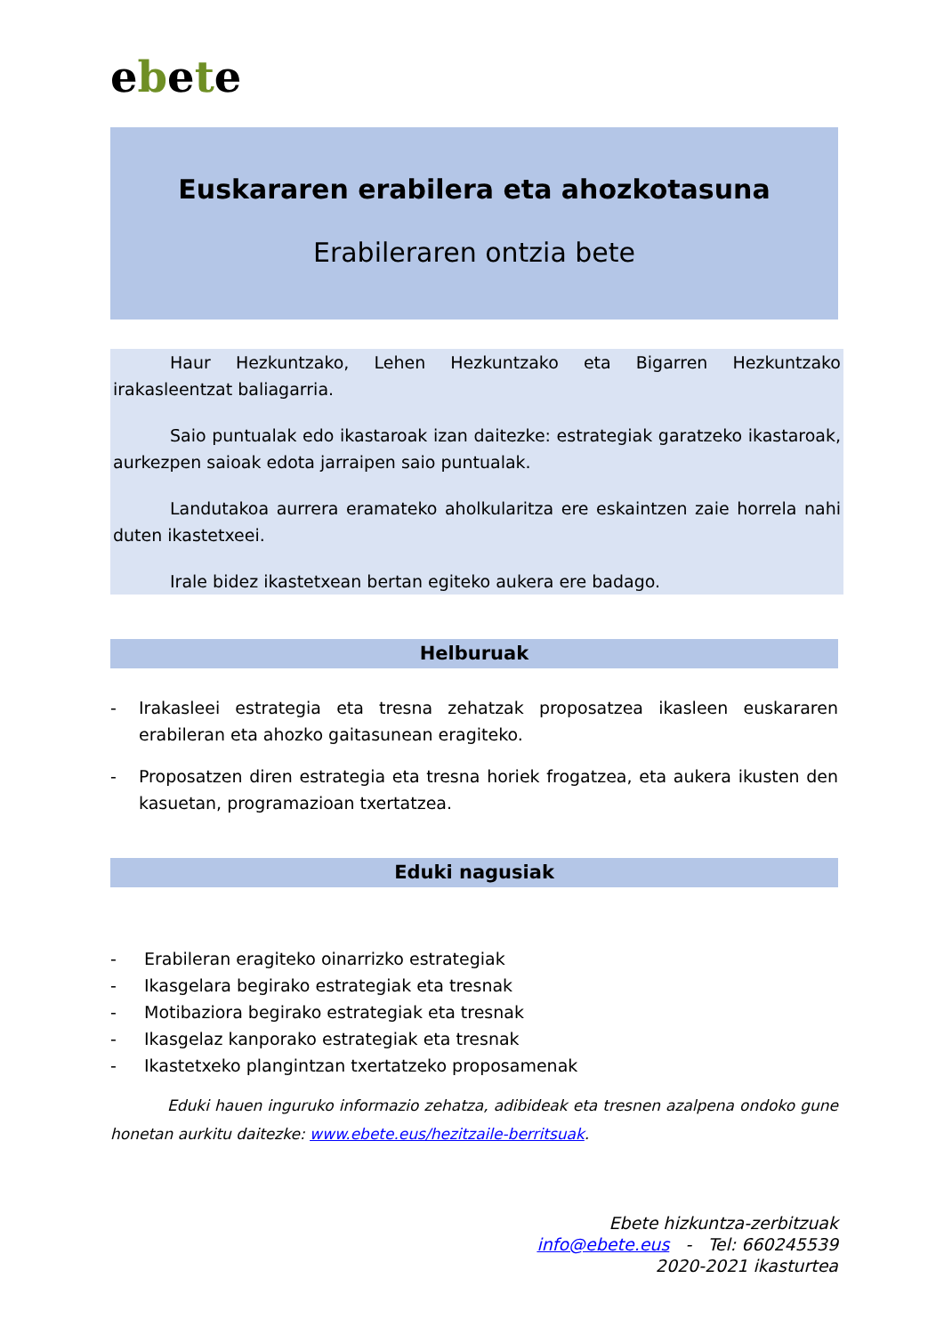ebete
Euskararen erabilera eta ahozkotasuna
Erabileraren ontzia bete
Haur Hezkuntzako, Lehen Hezkuntzako eta Bigarren Hezkuntzako irakasleentzat baliagarria.
Saio puntualak edo ikastaroak izan daitezke: estrategiak garatzeko ikastaroak, aurkezpen saioak edota jarraipen saio puntualak.
Landutakoa aurrera eramateko aholkularitza ere eskaintzen zaie horrela nahi duten ikastetxeei.
Irale bidez ikastetxean bertan egiteko aukera ere badago.
Helburuak
- Irakasleei estrategia eta tresna zehatzak proposatzea ikasleen euskararen erabileran eta ahozko gaitasunean eragiteko.
- Proposatzen diren estrategia eta tresna horiek frogatzea, eta aukera ikusten den kasuetan, programazioan txertatzea.
Eduki nagusiak
- Erabileran eragiteko oinarrizko estrategiak
- Ikasgelara begirako estrategiak eta tresnak
- Motibaziora begirako estrategiak eta tresnak
- Ikasgelaz kanporako estrategiak eta tresnak
- Ikastetxeko plangintzan txertatzeko proposamenak
Eduki hauen inguruko informazio zehatza, adibideak eta tresnen azalpena ondoko gune honetan aurkitu daitezke: www.ebete.eus/hezitzaile-berritsuak.
Ebete hizkuntza-zerbitzuak
info@ebete.eus - Tel: 660245539
2020-2021 ikasturtea